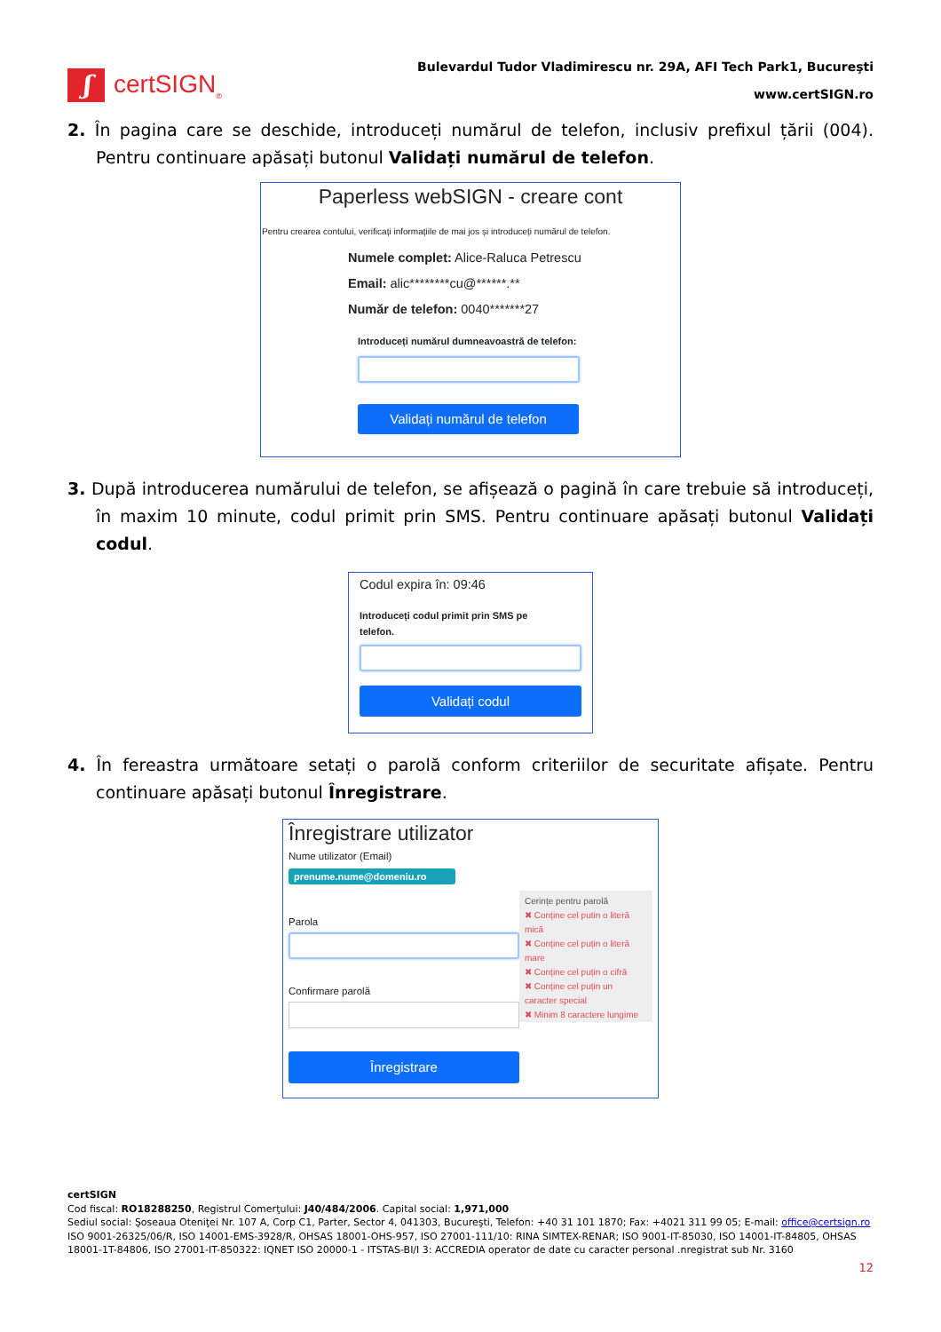ʃ
certSIGN<sub>®</sub>
Bulevardul Tudor Vladimirescu nr. 29A, AFI Tech Park1, Bucureşti
www.certSIGN.ro
2. În pagina care se deschide, introduceți numărul de telefon, inclusiv prefixul țării (004). Pentru continuare apăsați butonul Validați numărul de telefon.
Paperless webSIGN - creare cont
Pentru crearea contului, verificați informațiile de mai jos și introduceți numărul de telefon.
Numele complet: Alice-Raluca Petrescu
Email: alic********cu@******.**
Număr de telefon: 0040*******27
Introduceți numărul dumneavoastră de telefon:
Validați numărul de telefon
3. După introducerea numărului de telefon, se afișează o pagină în care trebuie să introduceți, în maxim 10 minute, codul primit prin SMS. Pentru continuare apăsați butonul Validați codul.
Codul expira în: 09:46
Introduceți codul primit prin SMS pe telefon.
Validați codul
4. În fereastra următoare setați o parolă conform criteriilor de securitate afișate. Pentru continuare apăsați butonul Înregistrare.
Înregistrare utilizator
Nume utilizator (Email)
prenume.nume@domeniu.ro
Parola
Confirmare parolă
Înregistrare
Cerințe pentru parolă
✖ Conține cel putin o literă mică
✖ Conține cel puțin o literă mare
✖ Conține cel puțin o cifră
✖ Conține cel puțin un caracter special
✖ Minim 8 caractere lungime
certSIGN
Cod fiscal: RO18288250, Registrul Comerţului: J40/484/2006. Capital social: 1,971,000
Sediul social: Şoseaua Oteniţei Nr. 107 A, Corp C1, Parter, Sector 4, 041303, Bucureşti, Telefon: +40 31 101 1870; Fax: +4021 311 99 05; E-mail: office@certsign.ro
ISO 9001-26325/06/R, ISO 14001-EMS-3928/R, OHSAS 18001-OHS-957, ISO 27001-111/10: RINA SIMTEX-RENAR; ISO 9001-IT-85030, ISO 14001-IT-84805, OHSAS 18001-1T-84806, ISO 27001-IT-850322: IQNET ISO 20000-1 - ITSTAS-BI/I 3: ACCREDIA operator de date cu caracter personal .nregistrat sub Nr. 3160
12